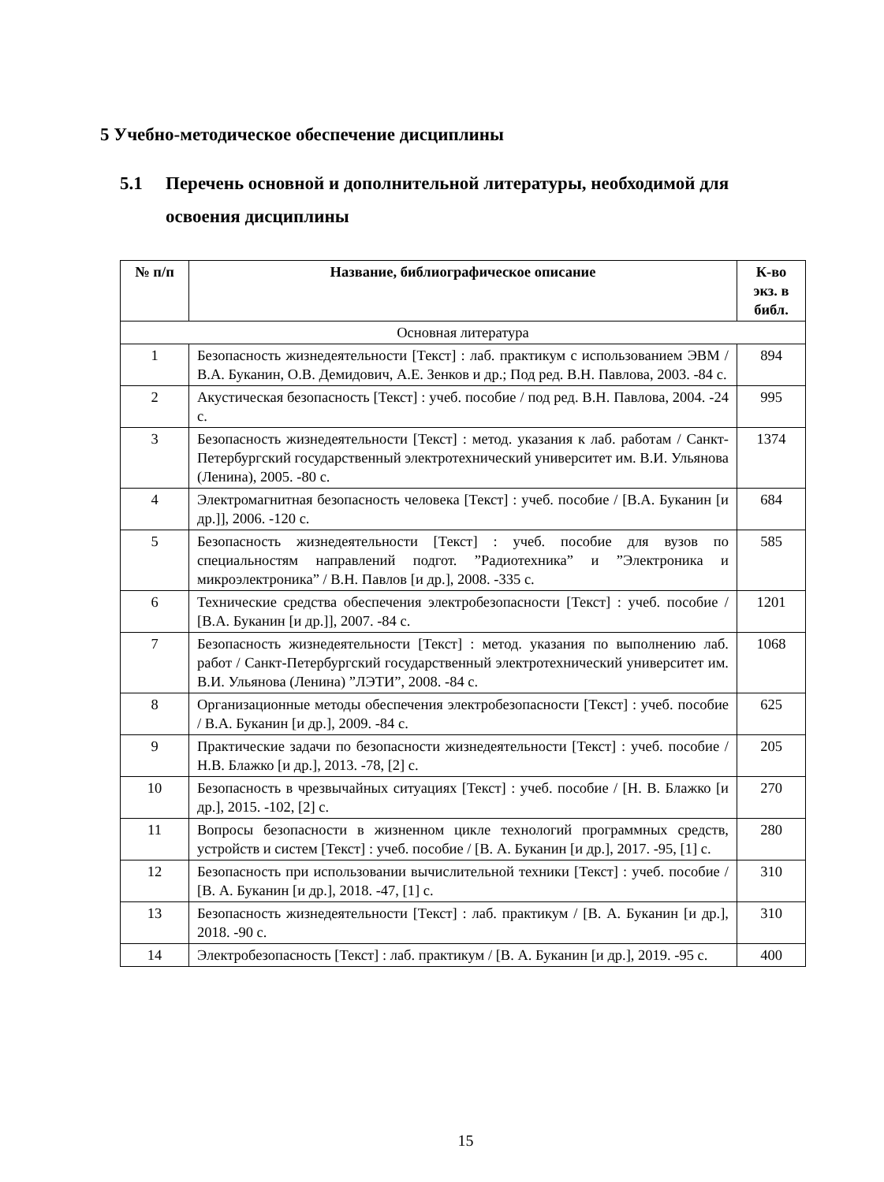5 Учебно-методическое обеспечение дисциплины
5.1 Перечень основной и дополнительной литературы, необходимой для
освоения дисциплины
| № п/п | Название, библиографическое описание | К-во экз. в библ. |
| --- | --- | --- |
| Основная литература | | |
| 1 | Безопасность жизнедеятельности [Текст] : лаб. практикум с использованием ЭВМ / В.А. Буканин, О.В. Демидович, А.Е. Зенков и др.; Под ред. В.Н. Павлова, 2003. -84 с. | 894 |
| 2 | Акустическая безопасность [Текст] : учеб. пособие / под ред. В.Н. Павлова, 2004. -24 с. | 995 |
| 3 | Безопасность жизнедеятельности [Текст] : метод. указания к лаб. работам / Санкт-Петербургский государственный электротехнический университет им. В.И. Ульянова (Ленина), 2005. -80 с. | 1374 |
| 4 | Электромагнитная безопасность человека [Текст] : учеб. пособие / [В.А. Буканин [и др.]], 2006. -120 с. | 684 |
| 5 | Безопасность жизнедеятельности [Текст] : учеб. пособие для вузов по специальностям направлений подгот. ”Радиотехника” и ”Электроника и микроэлектроника” / В.Н. Павлов [и др.], 2008. -335 с. | 585 |
| 6 | Технические средства обеспечения электробезопасности [Текст] : учеб. пособие / [В.А. Буканин [и др.]], 2007. -84 с. | 1201 |
| 7 | Безопасность жизнедеятельности [Текст] : метод. указания по выполнению лаб. работ / Санкт-Петербургский государственный электротехнический университет им. В.И. Ульянова (Ленина) ”ЛЭТИ”, 2008. -84 с. | 1068 |
| 8 | Организационные методы обеспечения электробезопасности [Текст] : учеб. пособие / В.А. Буканин [и др.], 2009. -84 с. | 625 |
| 9 | Практические задачи по безопасности жизнедеятельности [Текст] : учеб. пособие / Н.В. Блажко [и др.], 2013. -78, [2] с. | 205 |
| 10 | Безопасность в чрезвычайных ситуациях [Текст] : учеб. пособие / [Н. В. Блажко [и др.], 2015. -102, [2] с. | 270 |
| 11 | Вопросы безопасности в жизненном цикле технологий программных средств, устройств и систем [Текст] : учеб. пособие / [В. А. Буканин [и др.], 2017. -95, [1] с. | 280 |
| 12 | Безопасность при использовании вычислительной техники [Текст] : учеб. пособие / [В. А. Буканин [и др.], 2018. -47, [1] с. | 310 |
| 13 | Безопасность жизнедеятельности [Текст] : лаб. практикум / [В. А. Буканин [и др.], 2018. -90 с. | 310 |
| 14 | Электробезопасность [Текст] : лаб. практикум / [В. А. Буканин [и др.], 2019. -95 с. | 400 |
15